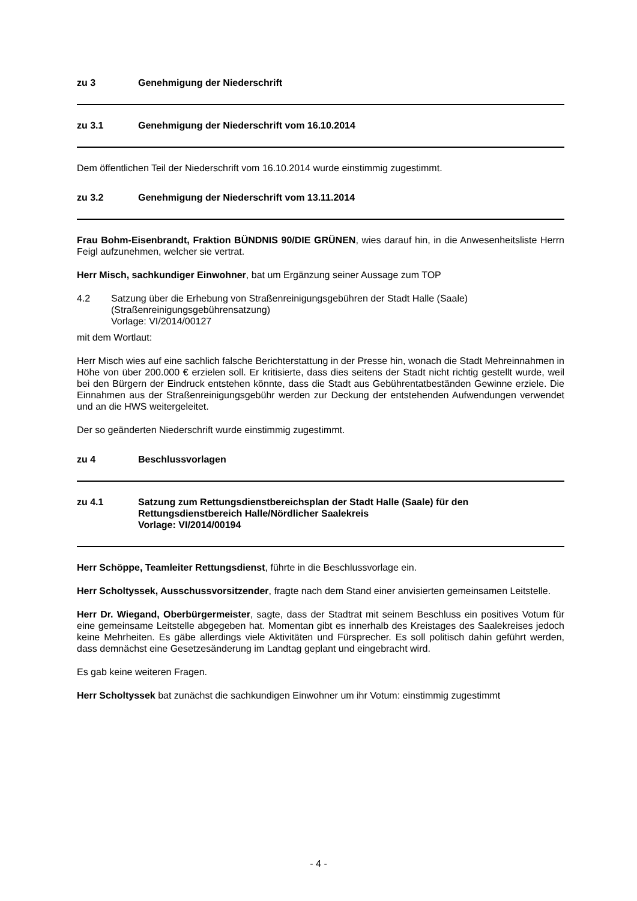zu 3 Genehmigung der Niederschrift
zu 3.1 Genehmigung der Niederschrift vom 16.10.2014
Dem öffentlichen Teil der Niederschrift vom 16.10.2014 wurde einstimmig zugestimmt.
zu 3.2 Genehmigung der Niederschrift vom 13.11.2014
Frau Bohm-Eisenbrandt, Fraktion BÜNDNIS 90/DIE GRÜNEN, wies darauf hin, in die Anwesenheitsliste Herrn Feigl aufzunehmen, welcher sie vertrat.
Herr Misch, sachkundiger Einwohner, bat um Ergänzung seiner Aussage zum TOP
4.2 Satzung über die Erhebung von Straßenreinigungsgebühren der Stadt Halle (Saale)
(Straßenreinigungsgebührensatzung)
Vorlage: VI/2014/00127
mit dem Wortlaut:
Herr Misch wies auf eine sachlich falsche Berichterstattung in der Presse hin, wonach die Stadt Mehreinnahmen in Höhe von über 200.000 € erzielen soll. Er kritisierte, dass dies seitens der Stadt nicht richtig gestellt wurde, weil bei den Bürgern der Eindruck entstehen könnte, dass die Stadt aus Gebührentatbeständen Gewinne erziele. Die Einnahmen aus der Straßenreinigungsgebühr werden zur Deckung der entstehenden Aufwendungen verwendet und an die HWS weitergeleitet.
Der so geänderten Niederschrift wurde einstimmig zugestimmt.
zu 4 Beschlussvorlagen
zu 4.1 Satzung zum Rettungsdienstbereichsplan der Stadt Halle (Saale) für den Rettungsdienstbereich Halle/Nördlicher Saalekreis
Vorlage: VI/2014/00194
Herr Schöppe, Teamleiter Rettungsdienst, führte in die Beschlussvorlage ein.
Herr Scholtyssek, Ausschussvorsitzender, fragte nach dem Stand einer anvisierten gemeinsamen Leitstelle.
Herr Dr. Wiegand, Oberbürgermeister, sagte, dass der Stadtrat mit seinem Beschluss ein positives Votum für eine gemeinsame Leitstelle abgegeben hat. Momentan gibt es innerhalb des Kreistages des Saalekreises jedoch keine Mehrheiten. Es gäbe allerdings viele Aktivitäten und Fürsprecher. Es soll politisch dahin geführt werden, dass demnächst eine Gesetzesänderung im Landtag geplant und eingebracht wird.
Es gab keine weiteren Fragen.
Herr Scholtyssek bat zunächst die sachkundigen Einwohner um ihr Votum: einstimmig zugestimmt
- 4 -